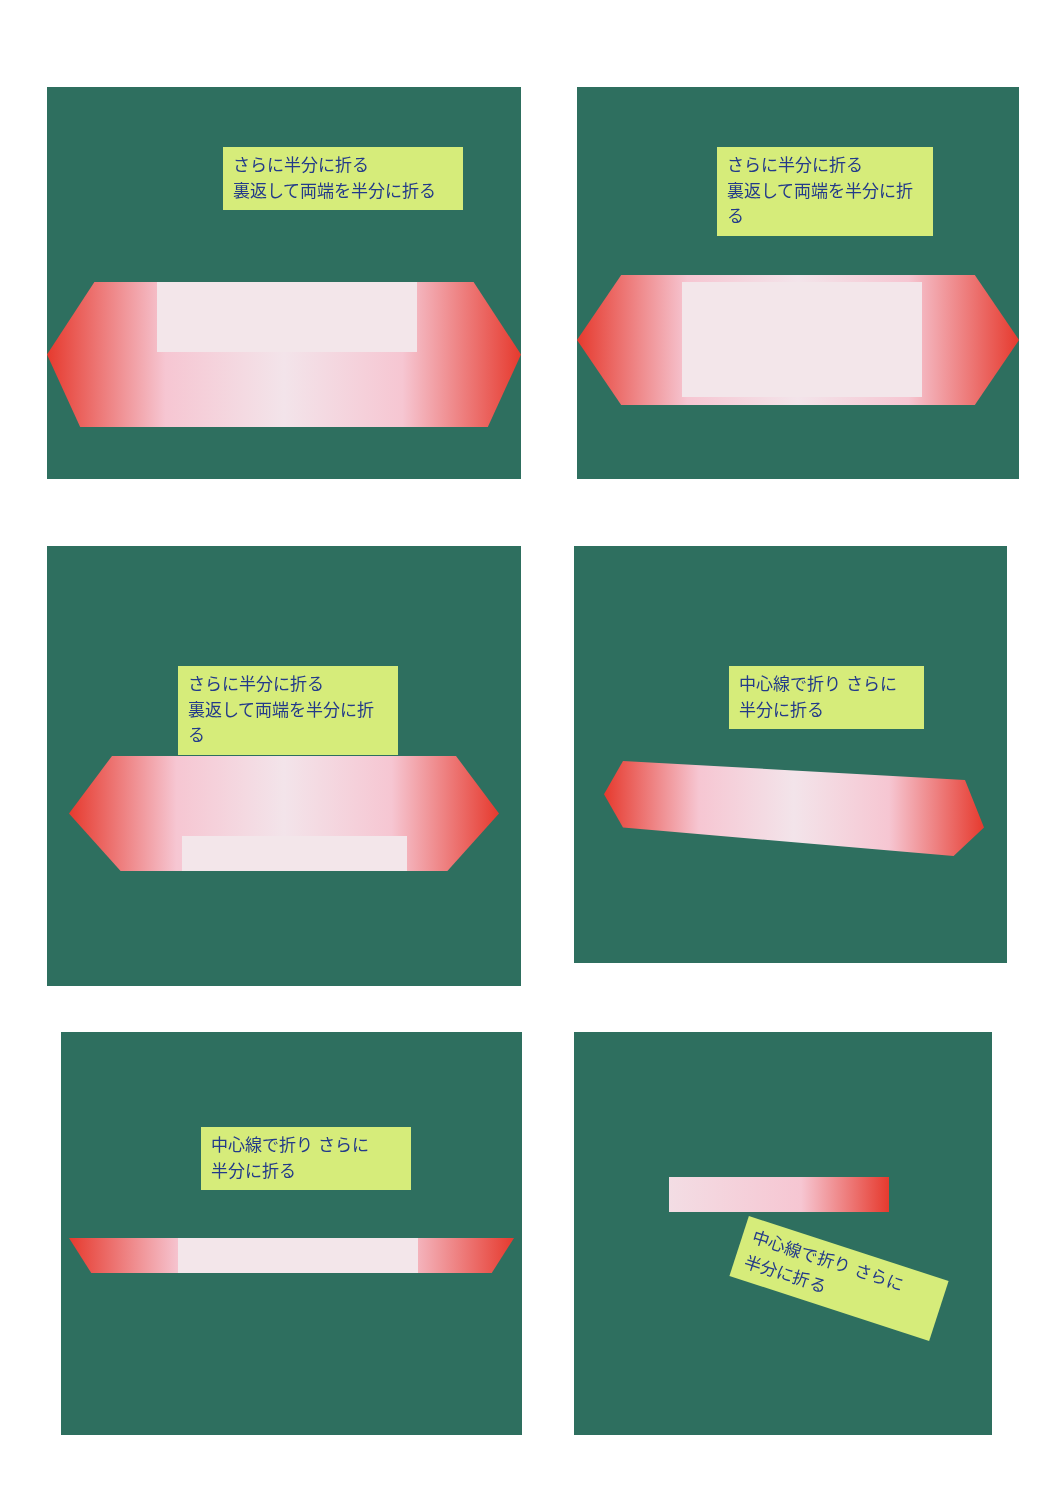さらに半分に折る
裏返して両端を半分に折る
さらに半分に折る
裏返して両端を半分に折る
さらに半分に折る
裏返して両端を半分に折る
中心線で折り さらに
半分に折る
中心線で折り さらに
半分に折る
中心線で折り さらに
半分に折る